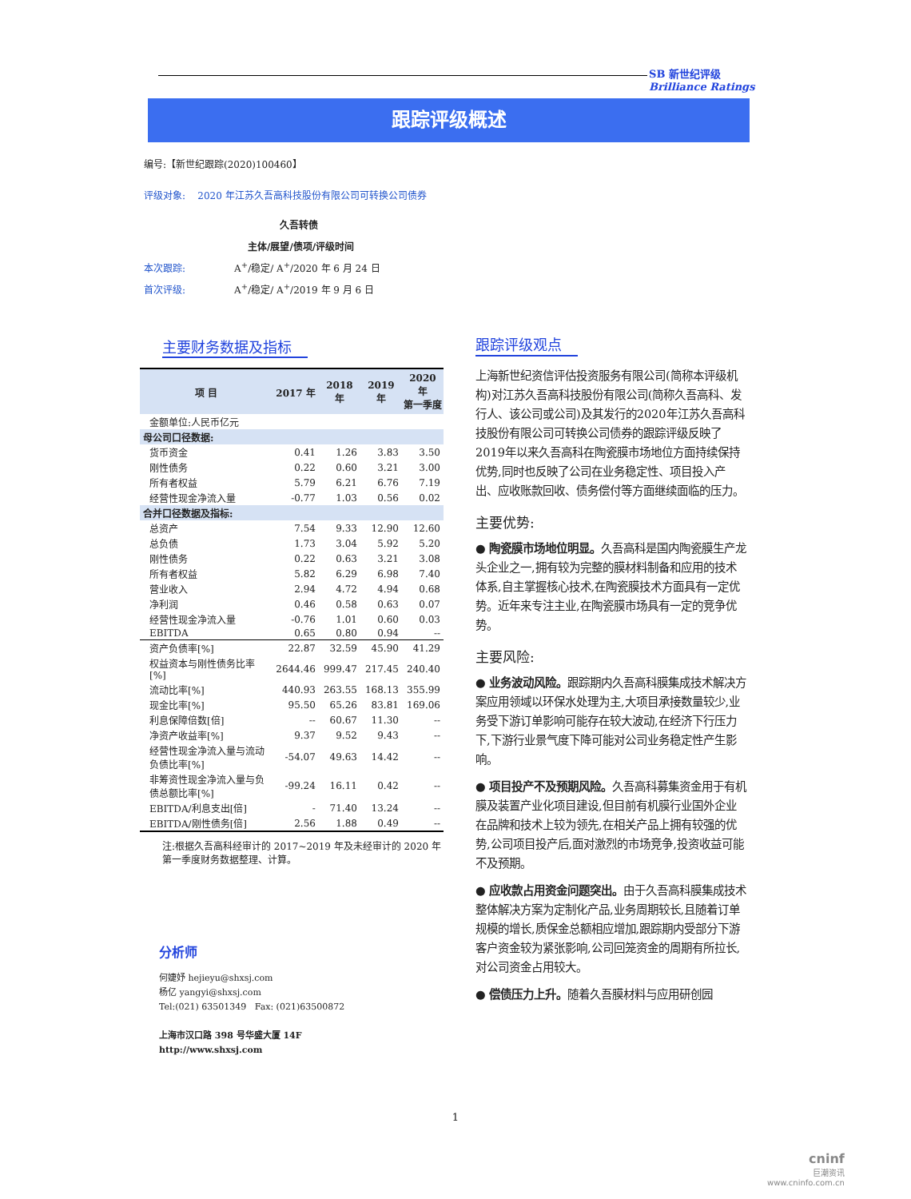SB 新世纪评级
Brilliance Ratings
跟踪评级概述
编号:【新世纪跟踪(2020)100460】
评级对象: 2020 年江苏久吾高科技股份有限公司可转换公司债券
久吾转债
主体/展望/债项/评级时间
本次跟踪: A<sup>+</sup>/稳定/ A<sup>+</sup>/2020 年 6 月 24 日
首次评级: A<sup>+</sup>/稳定/ A<sup>+</sup>/2019 年 9 月 6 日
主要财务数据及指标
| 项 目 | 2017 年 | 2018 年 | 2019 年 | 2020 年 第一季度 |
| --- | --- | --- | --- | --- |
| 金额单位:人民币亿元 | | | | |
| 母公司口径数据: | | | | |
| 货币资金 | 0.41 | 1.26 | 3.83 | 3.50 |
| 刚性债务 | 0.22 | 0.60 | 3.21 | 3.00 |
| 所有者权益 | 5.79 | 6.21 | 6.76 | 7.19 |
| 经营性现金净流入量 | -0.77 | 1.03 | 0.56 | 0.02 |
| 合并口径数据及指标: | | | | |
| 总资产 | 7.54 | 9.33 | 12.90 | 12.60 |
| 总负债 | 1.73 | 3.04 | 5.92 | 5.20 |
| 刚性债务 | 0.22 | 0.63 | 3.21 | 3.08 |
| 所有者权益 | 5.82 | 6.29 | 6.98 | 7.40 |
| 营业收入 | 2.94 | 4.72 | 4.94 | 0.68 |
| 净利润 | 0.46 | 0.58 | 0.63 | 0.07 |
| 经营性现金净流入量 | -0.76 | 1.01 | 0.60 | 0.03 |
| EBITDA | 0.65 | 0.80 | 0.94 | -- |
| 资产负债率[%] | 22.87 | 32.59 | 45.90 | 41.29 |
| 权益资本与刚性债务比率[%] | 2644.46 | 999.47 | 217.45 | 240.40 |
| 流动比率[%] | 440.93 | 263.55 | 168.13 | 355.99 |
| 现金比率[%] | 95.50 | 65.26 | 83.81 | 169.06 |
| 利息保障倍数[倍] | -- | 60.67 | 11.30 | -- |
| 净资产收益率[%] | 9.37 | 9.52 | 9.43 | -- |
| 经营性现金净流入量与流动负债比率[%] | -54.07 | 49.63 | 14.42 | -- |
| 非筹资性现金净流入量与负债总额比率[%] | -99.24 | 16.11 | 0.42 | -- |
| EBITDA/利息支出[倍] | - | 71.40 | 13.24 | -- |
| EBITDA/刚性债务[倍] | 2.56 | 1.88 | 0.49 | -- |
注:根据久吾高科经审计的 2017~2019 年及未经审计的 2020 年第一季度财务数据整理、计算。
分析师
何婕妤 hejieyu@shxsj.com
杨亿 yangyi@shxsj.com
Tel:(021) 63501349 Fax: (021)63500872
上海市汉口路 398 号华盛大厦 14F
http://www.shxsj.com
跟踪评级观点
上海新世纪资信评估投资服务有限公司(简称本评级机构)对江苏久吾高科技股份有限公司(简称久吾高科、发行人、该公司或公司)及其发行的2020年江苏久吾高科技股份有限公司可转换公司债券的跟踪评级反映了2019年以来久吾高科在陶瓷膜市场地位方面持续保持优势,同时也反映了公司在业务稳定性、项目投入产出、应收账款回收、债务偿付等方面继续面临的压力。
主要优势:
● 陶瓷膜市场地位明显。久吾高科是国内陶瓷膜生产龙头企业之一,拥有较为完整的膜材料制备和应用的技术体系,自主掌握核心技术,在陶瓷膜技术方面具有一定优势。近年来专注主业,在陶瓷膜市场具有一定的竞争优势。
主要风险:
● 业务波动风险。跟踪期内久吾高科膜集成技术解决方案应用领域以环保水处理为主,大项目承接数量较少,业务受下游订单影响可能存在较大波动,在经济下行压力下,下游行业景气度下降可能对公司业务稳定性产生影响。
● 项目投产不及预期风险。久吾高科募集资金用于有机膜及装置产业化项目建设,但目前有机膜行业国外企业在品牌和技术上较为领先,在相关产品上拥有较强的优势,公司项目投产后,面对激烈的市场竞争,投资收益可能不及预期。
● 应收款占用资金问题突出。由于久吾高科膜集成技术整体解决方案为定制化产品,业务周期较长,且随着订单规模的增长,质保金总额相应增加,跟踪期内受部分下游客户资金较为紧张影响,公司回笼资金的周期有所拉长,对公司资金占用较大。
● 偿债压力上升。随着久吾膜材料与应用研创园
1
cninf
巨潮资讯
www.cninfo.com.cn